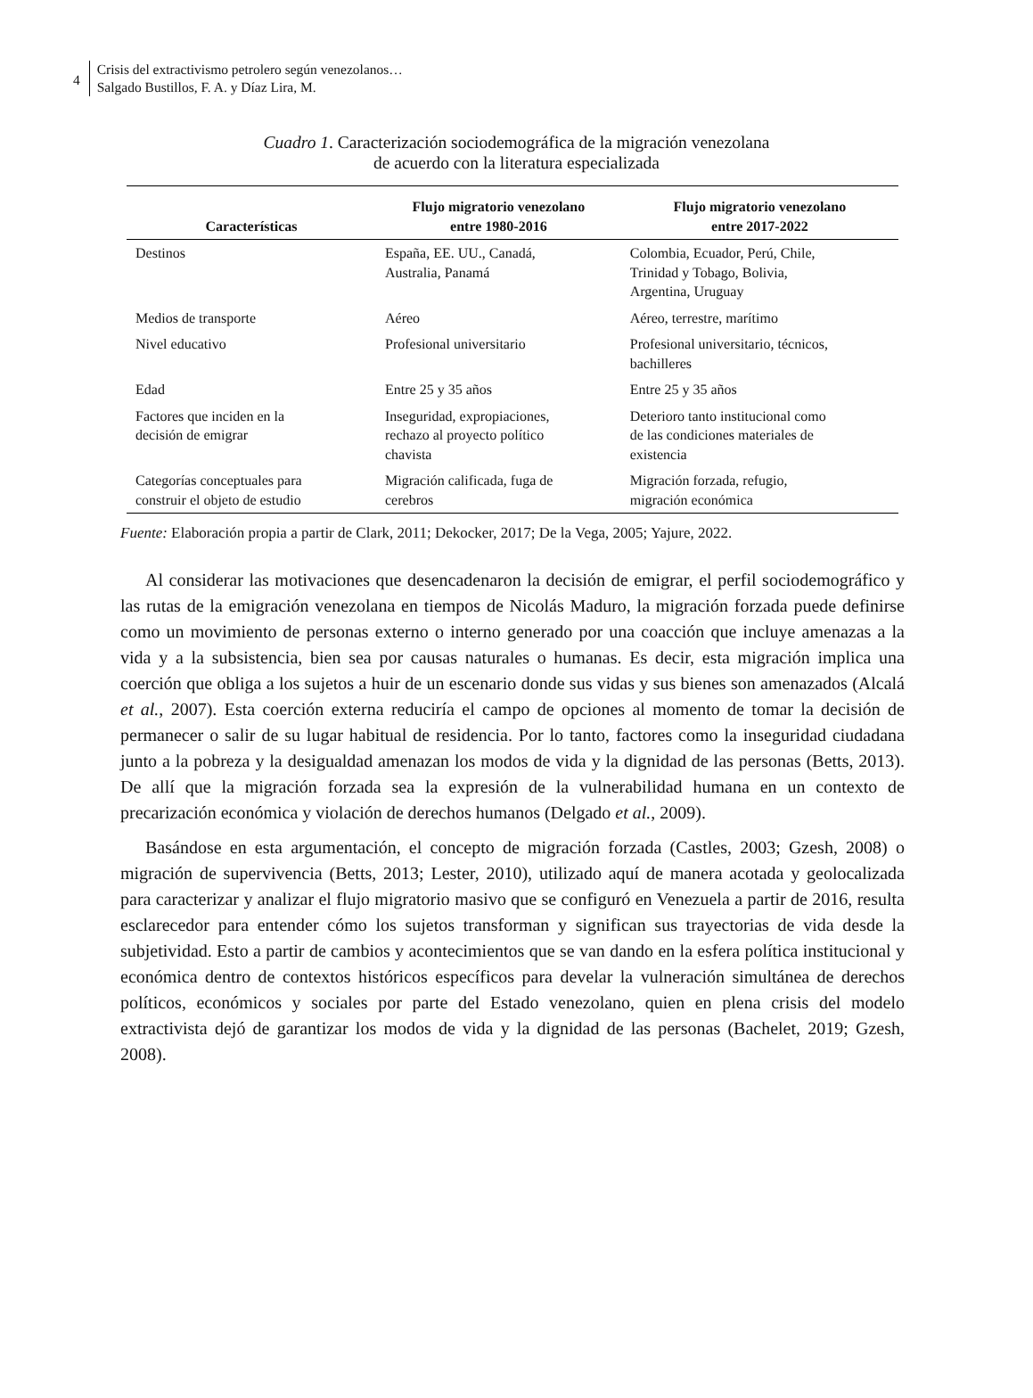4
Crisis del extractivismo petrolero según venezolanos…
Salgado Bustillos, F. A. y Díaz Lira, M.
Cuadro 1. Caracterización sociodemográfica de la migración venezolana
de acuerdo con la literatura especializada
| Características | Flujo migratorio venezolano entre 1980-2016 | Flujo migratorio venezolano entre 2017-2022 |
| --- | --- | --- |
| Destinos | España, EE. UU., Canadá, Australia, Panamá | Colombia, Ecuador, Perú, Chile, Trinidad y Tobago, Bolivia, Argentina, Uruguay |
| Medios de transporte | Aéreo | Aéreo, terrestre, marítimo |
| Nivel educativo | Profesional universitario | Profesional universitario, técnicos, bachilleres |
| Edad | Entre 25 y 35 años | Entre 25 y 35 años |
| Factores que inciden en la decisión de emigrar | Inseguridad, expropiaciones, rechazo al proyecto político chavista | Deterioro tanto institucional como de las condiciones materiales de existencia |
| Categorías conceptuales para construir el objeto de estudio | Migración calificada, fuga de cerebros | Migración forzada, refugio, migración económica |
Fuente: Elaboración propia a partir de Clark, 2011; Dekocker, 2017; De la Vega, 2005; Yajure, 2022.
Al considerar las motivaciones que desencadenaron la decisión de emigrar, el perfil sociodemográfico y las rutas de la emigración venezolana en tiempos de Nicolás Maduro, la migración forzada puede definirse como un movimiento de personas externo o interno generado por una coacción que incluye amenazas a la vida y a la subsistencia, bien sea por causas naturales o humanas. Es decir, esta migración implica una coerción que obliga a los sujetos a huir de un escenario donde sus vidas y sus bienes son amenazados (Alcalá et al., 2007). Esta coerción externa reduciría el campo de opciones al momento de tomar la decisión de permanecer o salir de su lugar habitual de residencia. Por lo tanto, factores como la inseguridad ciudadana junto a la pobreza y la desigualdad amenazan los modos de vida y la dignidad de las personas (Betts, 2013). De allí que la migración forzada sea la expresión de la vulnerabilidad humana en un contexto de precarización económica y violación de derechos humanos (Delgado et al., 2009).
Basándose en esta argumentación, el concepto de migración forzada (Castles, 2003; Gzesh, 2008) o migración de supervivencia (Betts, 2013; Lester, 2010), utilizado aquí de manera acotada y geolocalizada para caracterizar y analizar el flujo migratorio masivo que se configuró en Venezuela a partir de 2016, resulta esclarecedor para entender cómo los sujetos transforman y significan sus trayectorias de vida desde la subjetividad. Esto a partir de cambios y acontecimientos que se van dando en la esfera política institucional y económica dentro de contextos históricos específicos para develar la vulneración simultánea de derechos políticos, económicos y sociales por parte del Estado venezolano, quien en plena crisis del modelo extractivista dejó de garantizar los modos de vida y la dignidad de las personas (Bachelet, 2019; Gzesh, 2008).